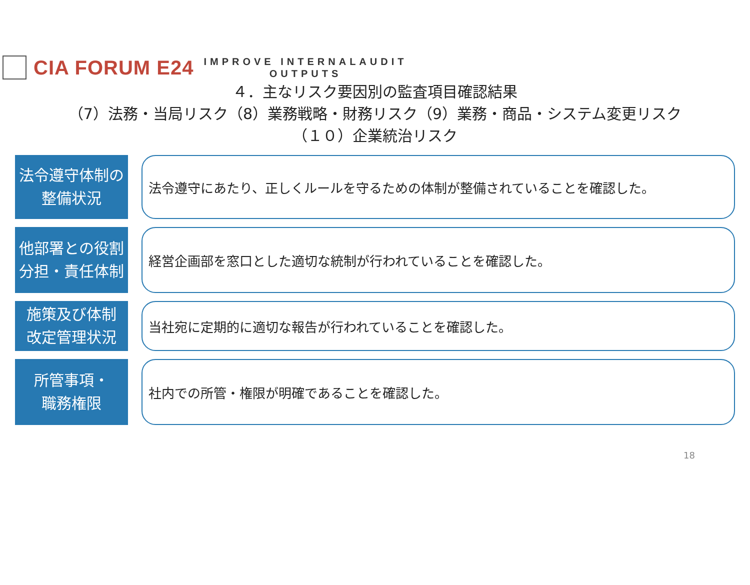CIA FORUM E24
IMPROVE INTERNALAUDIT
OUTPUTS
４．主なリスク要因別の監査項目確認結果
（7）法務・当局リスク（8）業務戦略・財務リスク（9）業務・商品・システム変更リスク
（１０）企業統治リスク
法令遵守体制の
整備状況
法令遵守にあたり、正しくルールを守るための体制が整備されていることを確認した。
他部署との役割
分担・責任体制
経営企画部を窓口とした適切な統制が行われていることを確認した。
施策及び体制
改定管理状況
当社宛に定期的に適切な報告が行われていることを確認した。
所管事項・
職務権限
社内での所管・権限が明確であることを確認した。
18